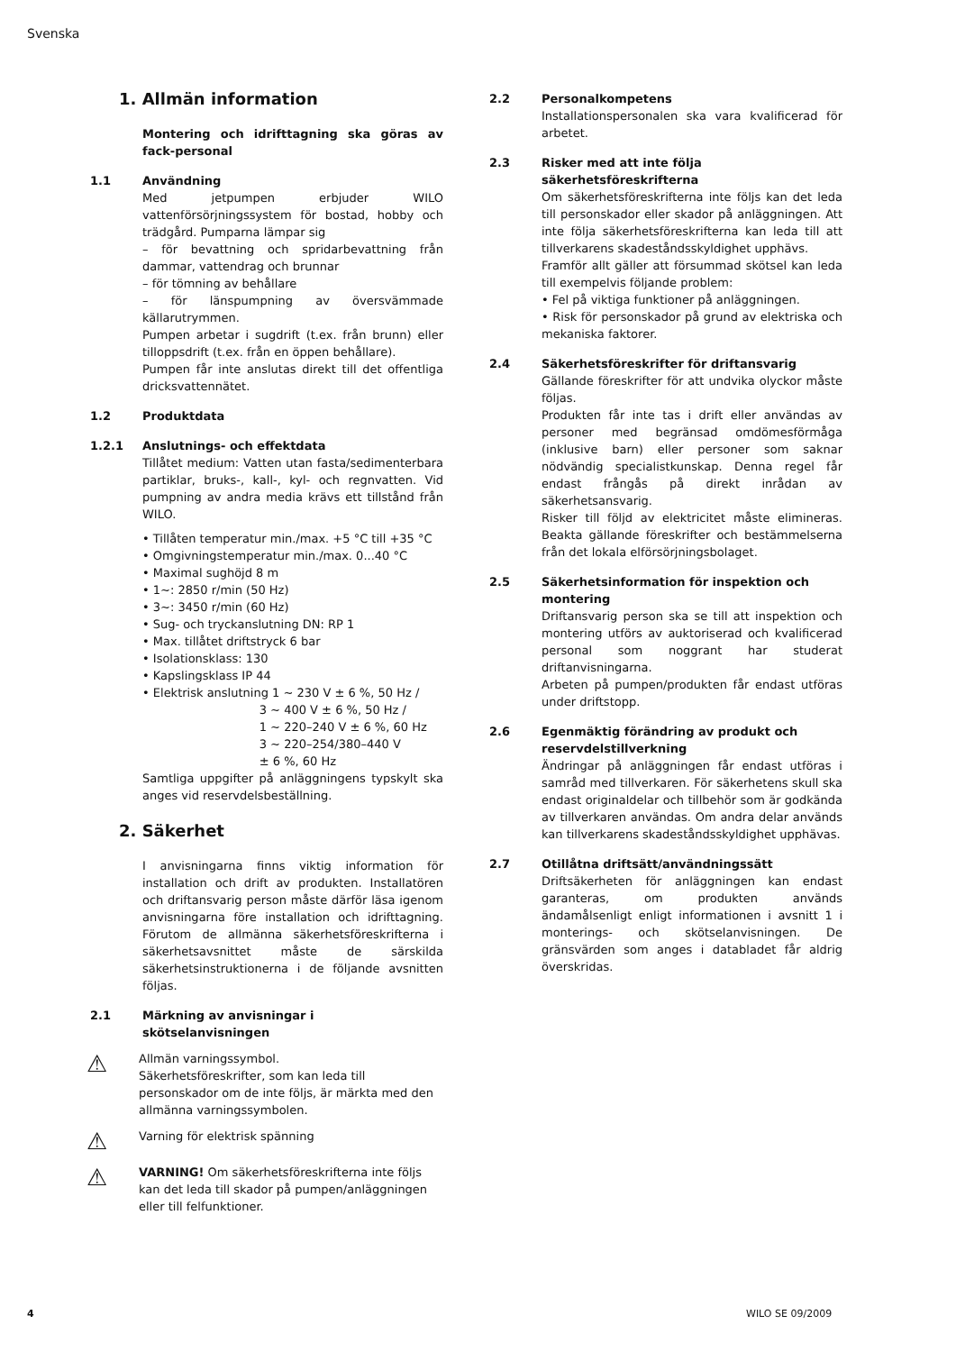Svenska
1. Allmän information
Montering och idrifttagning ska göras av fack-personal
1.1 Användning
Med jetpumpen erbjuder WILO vattenförsörjningssystem för bostad, hobby och trädgård. Pumparna lämpar sig
– för bevattning och spridarbevattning från dammar, vattendrag och brunnar
– för tömning av behållare
– för länspumpning av översvämmade källarutrymmen.
Pumpen arbetar i sugdrift (t.ex. från brunn) eller tilloppsdrift (t.ex. från en öppen behållare).
Pumpen får inte anslutas direkt till det offentliga dricksvattennätet.
1.2 Produktdata
1.2.1 Anslutnings- och effektdata
Tillåtet medium: Vatten utan fasta/sedimenterbara partiklar, bruks-, kall-, kyl- och regnvatten. Vid pumpning av andra media krävs ett tillstånd från WILO.
• Tillåten temperatur min./max. +5 °C till +35 °C
• Omgivningstemperatur min./max. 0...40 °C
• Maximal sughöjd 8 m
• 1~: 2850 r/min (50 Hz)
• 3~: 3450 r/min (60 Hz)
• Sug- och tryckanslutning DN: RP 1
• Max. tillåtet driftstryck 6 bar
• Isolationsklass: 130
• Kapslingsklass IP 44
• Elektrisk anslutning 1 ~ 230 V ± 6 %, 50 Hz /
3 ~ 400 V ± 6 %, 50 Hz /
1 ~ 220–240 V ± 6 %, 60 Hz
3 ~ 220–254/380–440 V
± 6 %, 60 Hz
Samtliga uppgifter på anläggningens typskylt ska anges vid reservdelsbeställning.
2. Säkerhet
I anvisningarna finns viktig information för installation och drift av produkten. Installatören och driftansvarig person måste därför läsa igenom anvisningarna före installation och idrifttagning. Förutom de allmänna säkerhetsföreskrifterna i säkerhetsavsnittet måste de särskilda säkerhetsinstruktionerna i de följande avsnitten följas.
2.1 Märkning av anvisningar i skötselanvisningen
⚠
Allmän varningssymbol.
Säkerhetsföreskrifter, som kan leda till personskador om de inte följs, är märkta med den allmänna varningssymbolen.
⚠
Varning för elektrisk spänning
⚠
VARNING! Om säkerhetsföreskrifterna inte följs kan det leda till skador på pumpen/anläggningen eller till felfunktioner.
2.2 Personalkompetens
Installationspersonalen ska vara kvalificerad för arbetet.
2.3 Risker med att inte följa säkerhetsföreskrifterna
Om säkerhetsföreskrifterna inte följs kan det leda till personskador eller skador på anläggningen. Att inte följa säkerhetsföreskrifterna kan leda till att tillverkarens skadeståndsskyldighet upphävs.
Framför allt gäller att försummad skötsel kan leda till exempelvis följande problem:
• Fel på viktiga funktioner på anläggningen.
• Risk för personskador på grund av elektriska och mekaniska faktorer.
2.4 Säkerhetsföreskrifter för driftansvarig
Gällande föreskrifter för att undvika olyckor måste följas.
Produkten får inte tas i drift eller användas av personer med begränsad omdömesförmåga (inklusive barn) eller personer som saknar nödvändig specialistkunskap. Denna regel får endast frångås på direkt inrådan av säkerhetsansvarig.
Risker till följd av elektricitet måste elimineras. Beakta gällande föreskrifter och bestämmelserna från det lokala elförsörjningsbolaget.
2.5 Säkerhetsinformation för inspektion och montering
Driftansvarig person ska se till att inspektion och montering utförs av auktoriserad och kvalificerad personal som noggrant har studerat driftanvisningarna.
Arbeten på pumpen/produkten får endast utföras under driftstopp.
2.6 Egenmäktig förändring av produkt och reservdelstillverkning
Ändringar på anläggningen får endast utföras i samråd med tillverkaren. För säkerhetens skull ska endast originaldelar och tillbehör som är godkända av tillverkaren användas. Om andra delar används kan tillverkarens skadeståndsskyldighet upphävas.
2.7 Otillåtna driftsätt/användningssätt
Driftsäkerheten för anläggningen kan endast garanteras, om produkten används ändamålsenligt enligt informationen i avsnitt 1 i monterings- och skötselanvisningen. De gränsvärden som anges i databladet får aldrig överskridas.
4 WILO SE 09/2009